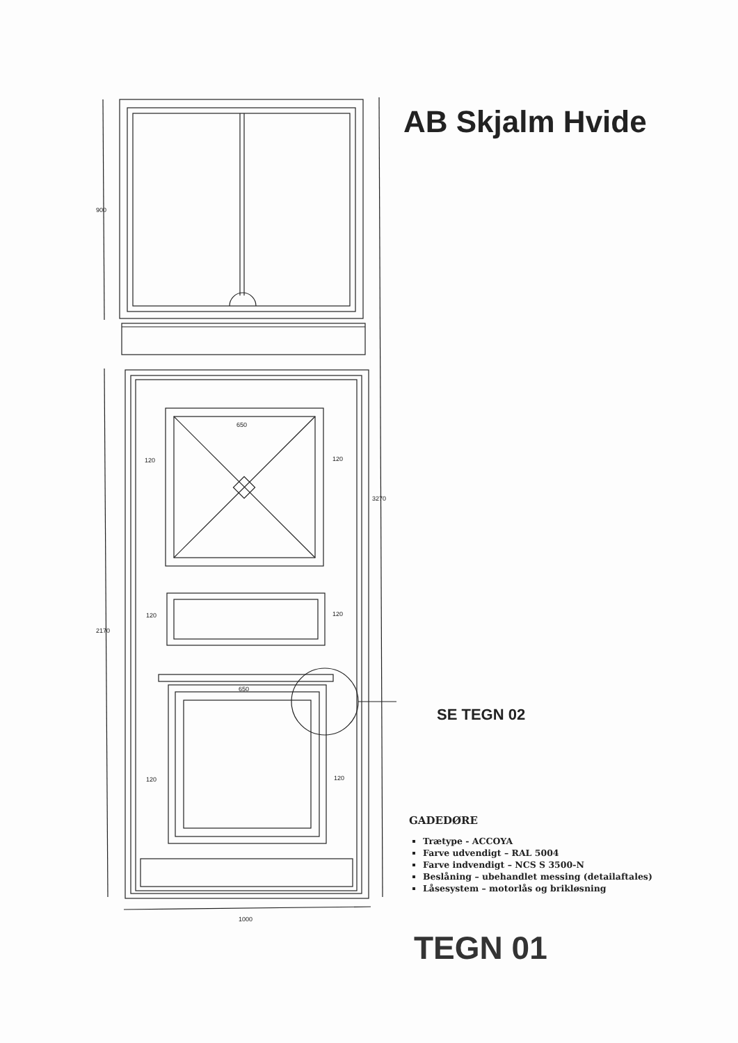900
2170
3270
1000
650
120
120
120
120
650
120
120
AB Skjalm Hvide
SE TEGN 02
GADEDØRE
Trætype - ACCOYA
Farve udvendigt – RAL 5004
Farve indvendigt – NCS S 3500-N
Beslåning – ubehandlet messing (detailaftales)
Låsesystem – motorlås og brikløsning
TEGN 01